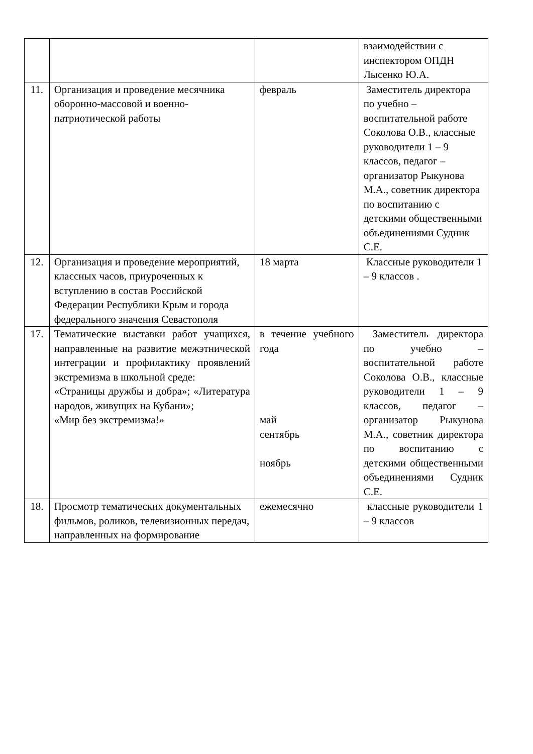| | | | взаимодействии с инспектором ОПДН Лысенко Ю.А. |
| 11. | Организация и проведение месячника оборонно-массовой и военно-патриотической работы | февраль | Заместитель директора по учебно – воспитательной работе Соколова О.В., классные руководители 1 – 9 классов, педагог – организатор Рыкунова М.А., советник директора по воспитанию с детскими общественными объединениями Судник С.Е. |
| 12. | Организация и проведение мероприятий, классных часов, приуроченных к вступлению в состав Российской Федерации Республики Крым и города федерального значения Севастополя | 18 марта | Классные руководители 1 – 9 классов . |
| 17. | Тематические выставки работ учащихся, направленные на развитие межэтнической интеграции и профилактику проявлений экстремизма в школьной среде: «Страницы дружбы и добра»; «Литература народов, живущих на Кубани»; «Мир без экстремизма!» | в течение учебного года май сентябрь ноябрь | Заместитель директора по учебно – воспитательной работе Соколова О.В., классные руководители 1 – 9 классов, педагог – организатор Рыкунова М.А., советник директора по воспитанию с детскими общественными объединениями Судник С.Е. |
| 18. | Просмотр тематических документальных фильмов, роликов, телевизионных передач, направленных на формирование | ежемесячно | классные руководители 1 – 9 классов |